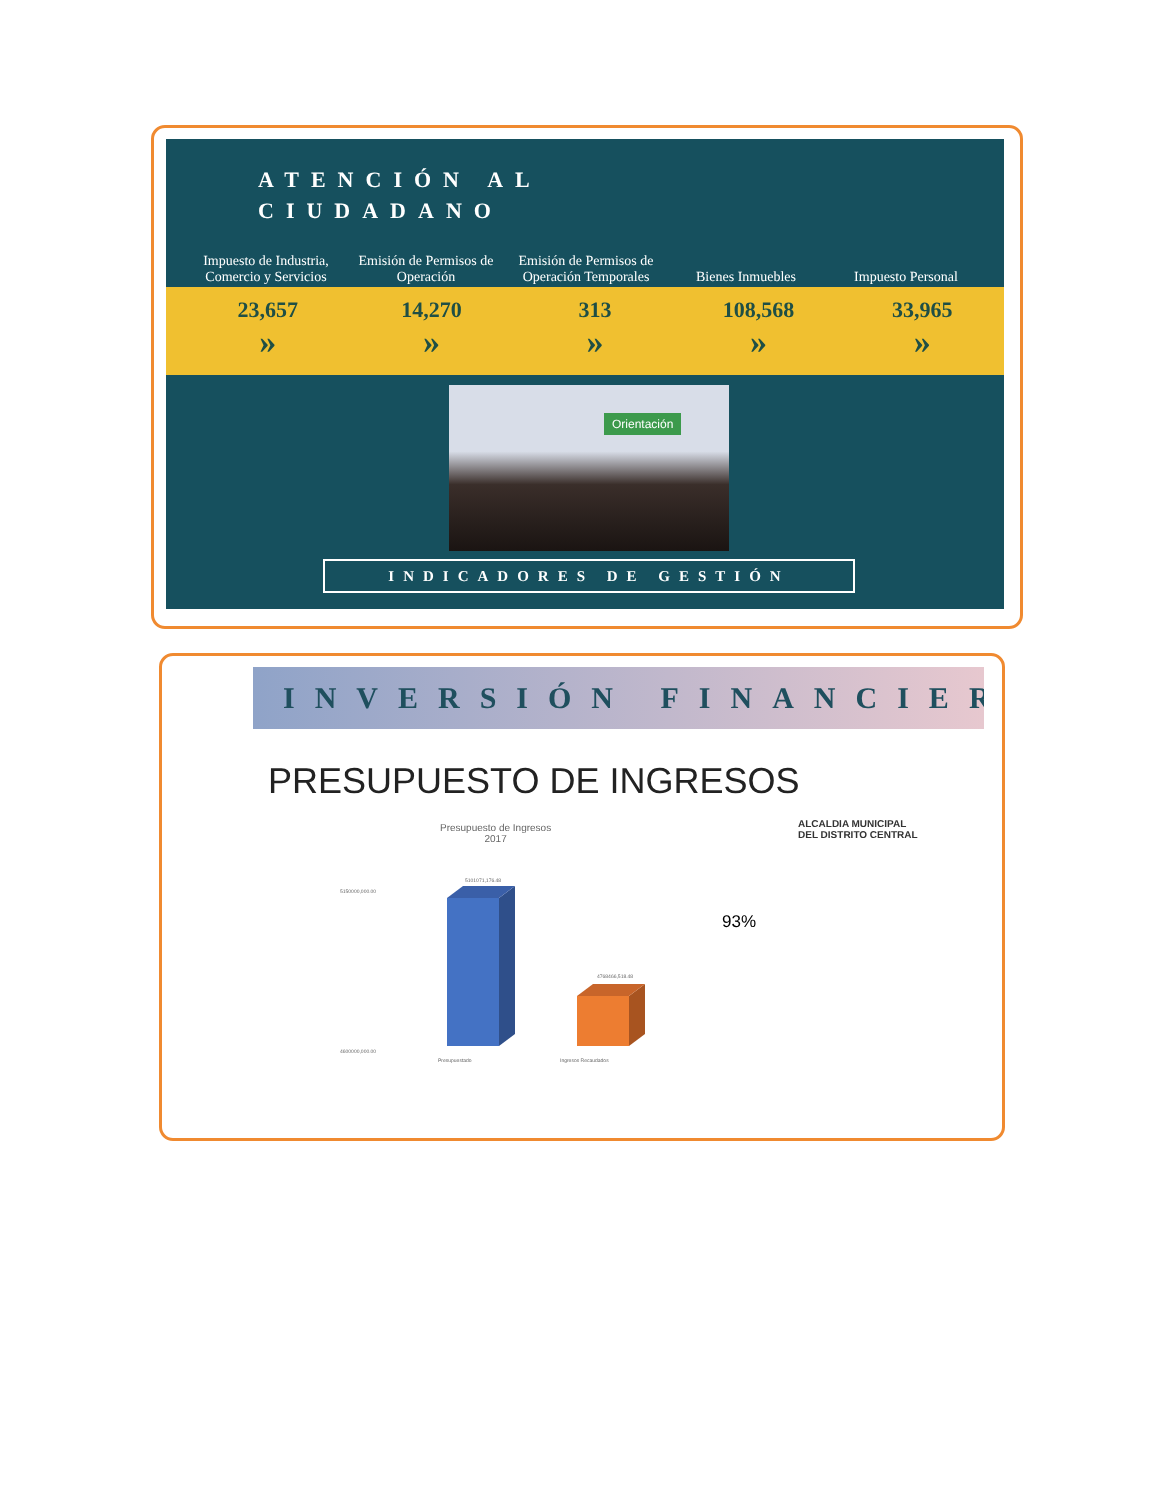ATENCIÓN AL CIUDADANO
Impuesto de Industria, Comercio y Servicios
Emisión de Permisos de Operación
Emisión de Permisos de Operación Temporales
Bienes Inmuebles Impuesto Personal
23,657
»
14,270
»
313
»
108,568
»
33,965
»
Orientación
INDICADORES DE GESTIÓN
INVERSIÓN FINANCIER
PRESUPUESTO DE INGRESOS
Presupuesto de Ingresos
2017
5150000,000.00
4600000,000.00
5101071,176.48
4768466,518.48
Presupuestado
Ingresos Recaudados
93%
ALCALDIA MUNICIPAL
DEL DISTRITO CENTRAL